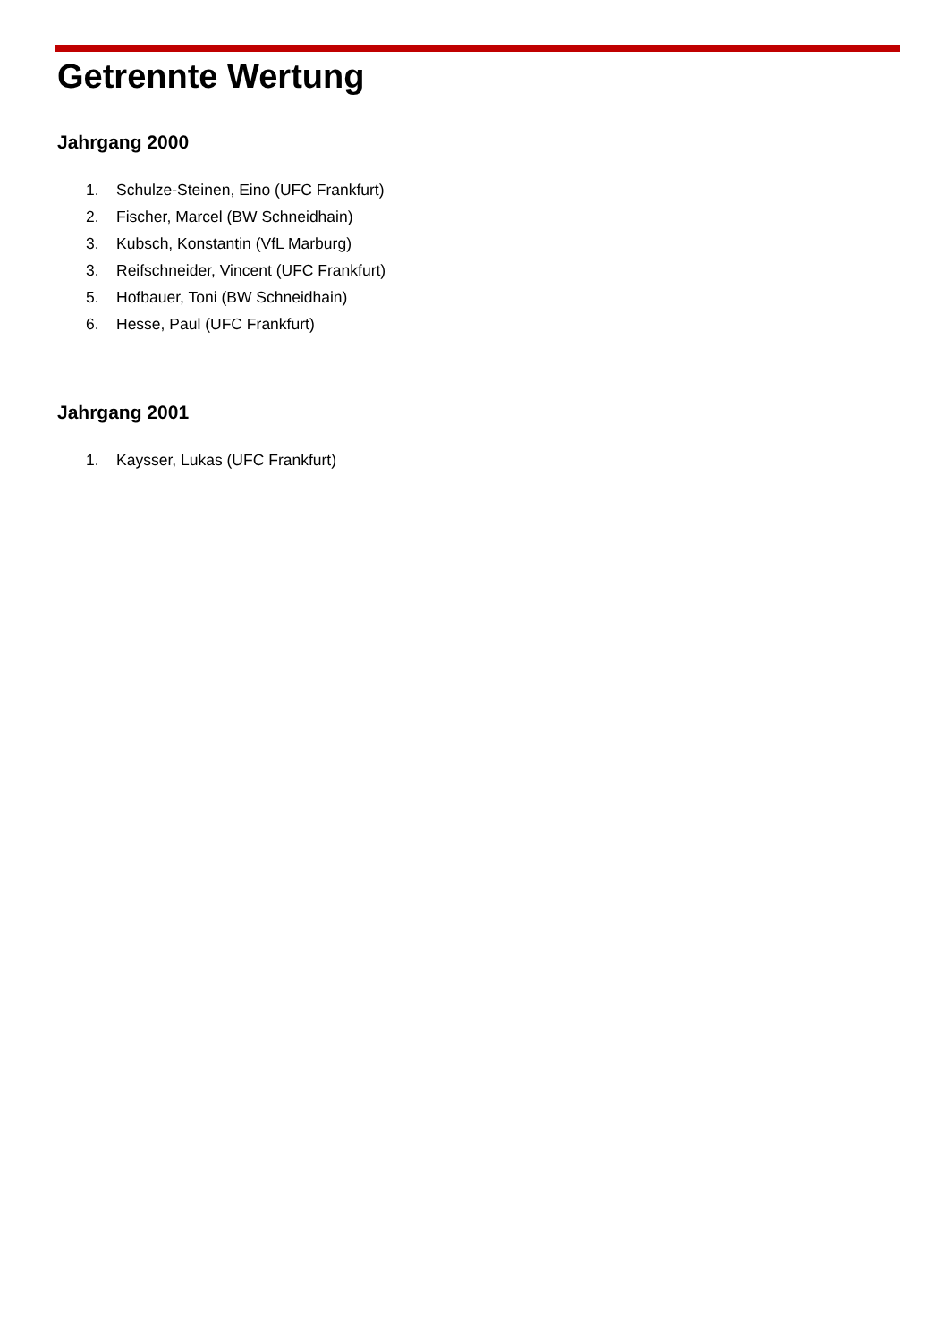Getrennte Wertung
Jahrgang 2000
1. Schulze-Steinen, Eino (UFC Frankfurt)
2. Fischer, Marcel (BW Schneidhain)
3. Kubsch, Konstantin (VfL Marburg)
3. Reifschneider, Vincent (UFC Frankfurt)
5. Hofbauer, Toni (BW Schneidhain)
6. Hesse, Paul (UFC Frankfurt)
Jahrgang 2001
1. Kaysser, Lukas (UFC Frankfurt)